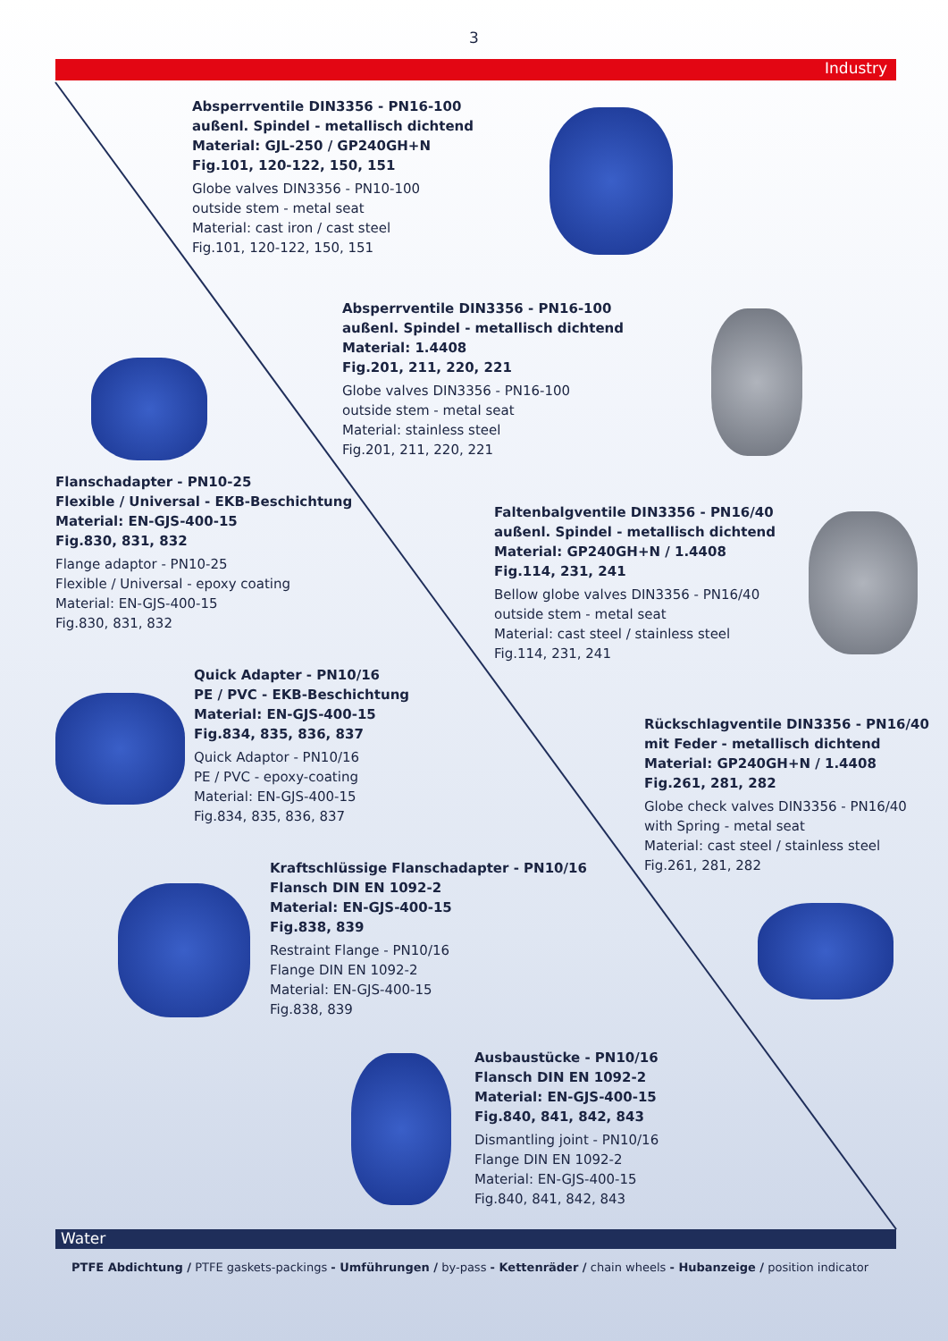3
Industry
Absperrventile DIN3356 - PN16-100
außenl. Spindel - metallisch dichtend
Material: GJL-250 / GP240GH+N
Fig.101, 120-122, 150, 151
Globe valves DIN3356 - PN10-100
outside stem - metal seat
Material: cast iron / cast steel
Fig.101, 120-122, 150, 151
Absperrventile DIN3356 - PN16-100
außenl. Spindel - metallisch dichtend
Material: 1.4408
Fig.201, 211, 220, 221
Globe valves DIN3356 - PN16-100
outside stem - metal seat
Material: stainless steel
Fig.201, 211, 220, 221
Flanschadapter - PN10-25
Flexible / Universal - EKB-Beschichtung
Material: EN-GJS-400-15
Fig.830, 831, 832
Flange adaptor - PN10-25
Flexible / Universal - epoxy coating
Material: EN-GJS-400-15
Fig.830, 831, 832
Faltenbalgventile DIN3356 - PN16/40
außenl. Spindel - metallisch dichtend
Material: GP240GH+N / 1.4408
Fig.114, 231, 241
Bellow globe valves DIN3356 - PN16/40
outside stem - metal seat
Material: cast steel / stainless steel
Fig.114, 231, 241
Quick Adapter - PN10/16
PE / PVC - EKB-Beschichtung
Material: EN-GJS-400-15
Fig.834, 835, 836, 837
Quick Adaptor - PN10/16
PE / PVC - epoxy-coating
Material: EN-GJS-400-15
Fig.834, 835, 836, 837
Rückschlagventile DIN3356 - PN16/40
mit Feder - metallisch dichtend
Material: GP240GH+N / 1.4408
Fig.261, 281, 282
Globe check valves DIN3356 - PN16/40
with Spring - metal seat
Material: cast steel / stainless steel
Fig.261, 281, 282
Kraftschlüssige Flanschadapter - PN10/16
Flansch DIN EN 1092-2
Material: EN-GJS-400-15
Fig.838, 839
Restraint Flange - PN10/16
Flange DIN EN 1092-2
Material: EN-GJS-400-15
Fig.838, 839
Ausbaustücke - PN10/16
Flansch DIN EN 1092-2
Material: EN-GJS-400-15
Fig.840, 841, 842, 843
Dismantling joint - PN10/16
Flange DIN EN 1092-2
Material: EN-GJS-400-15
Fig.840, 841, 842, 843
Water
PTFE Abdichtung / PTFE gaskets-packings - Umführungen / by-pass - Kettenräder / chain wheels - Hubanzeige / position indicator